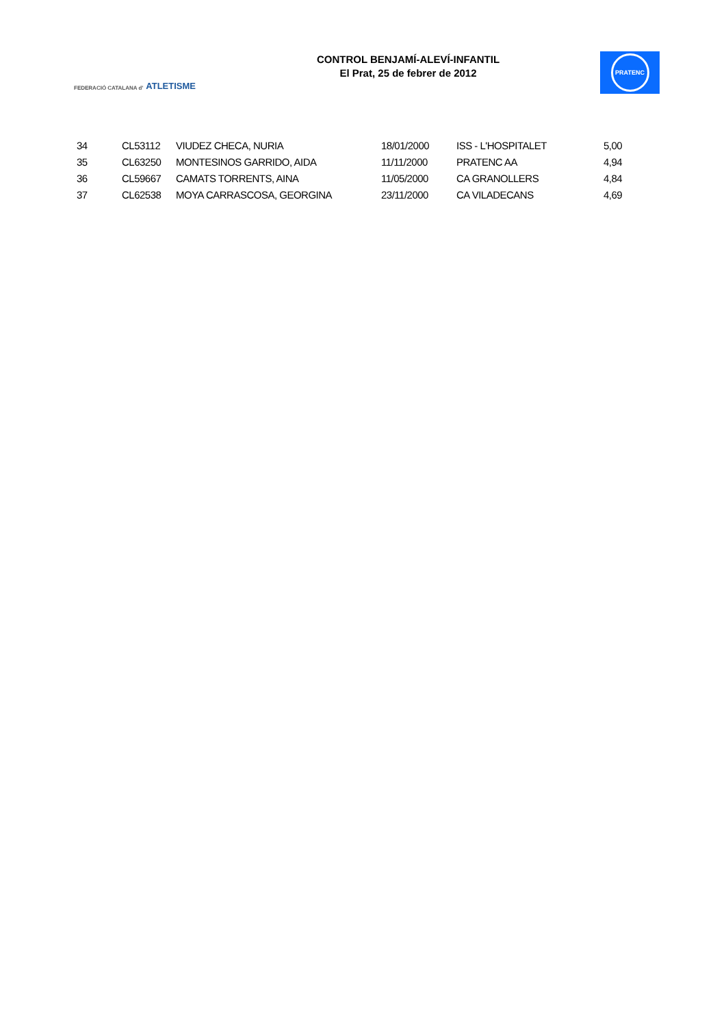FEDERACIÓ CATALANA d' ATLETISME
CONTROL BENJAMÍ-ALEVÍ-INFANTIL
El Prat, 25 de febrer de 2012
PRATENC
| 34 | CL53112 | VIUDEZ CHECA, NURIA | 18/01/2000 | ISS - L'HOSPITALET | 5,00 |
| 35 | CL63250 | MONTESINOS GARRIDO, AIDA | 11/11/2000 | PRATENC AA | 4,94 |
| 36 | CL59667 | CAMATS TORRENTS, AINA | 11/05/2000 | CA GRANOLLERS | 4,84 |
| 37 | CL62538 | MOYA CARRASCOSA, GEORGINA | 23/11/2000 | CA VILADECANS | 4,69 |